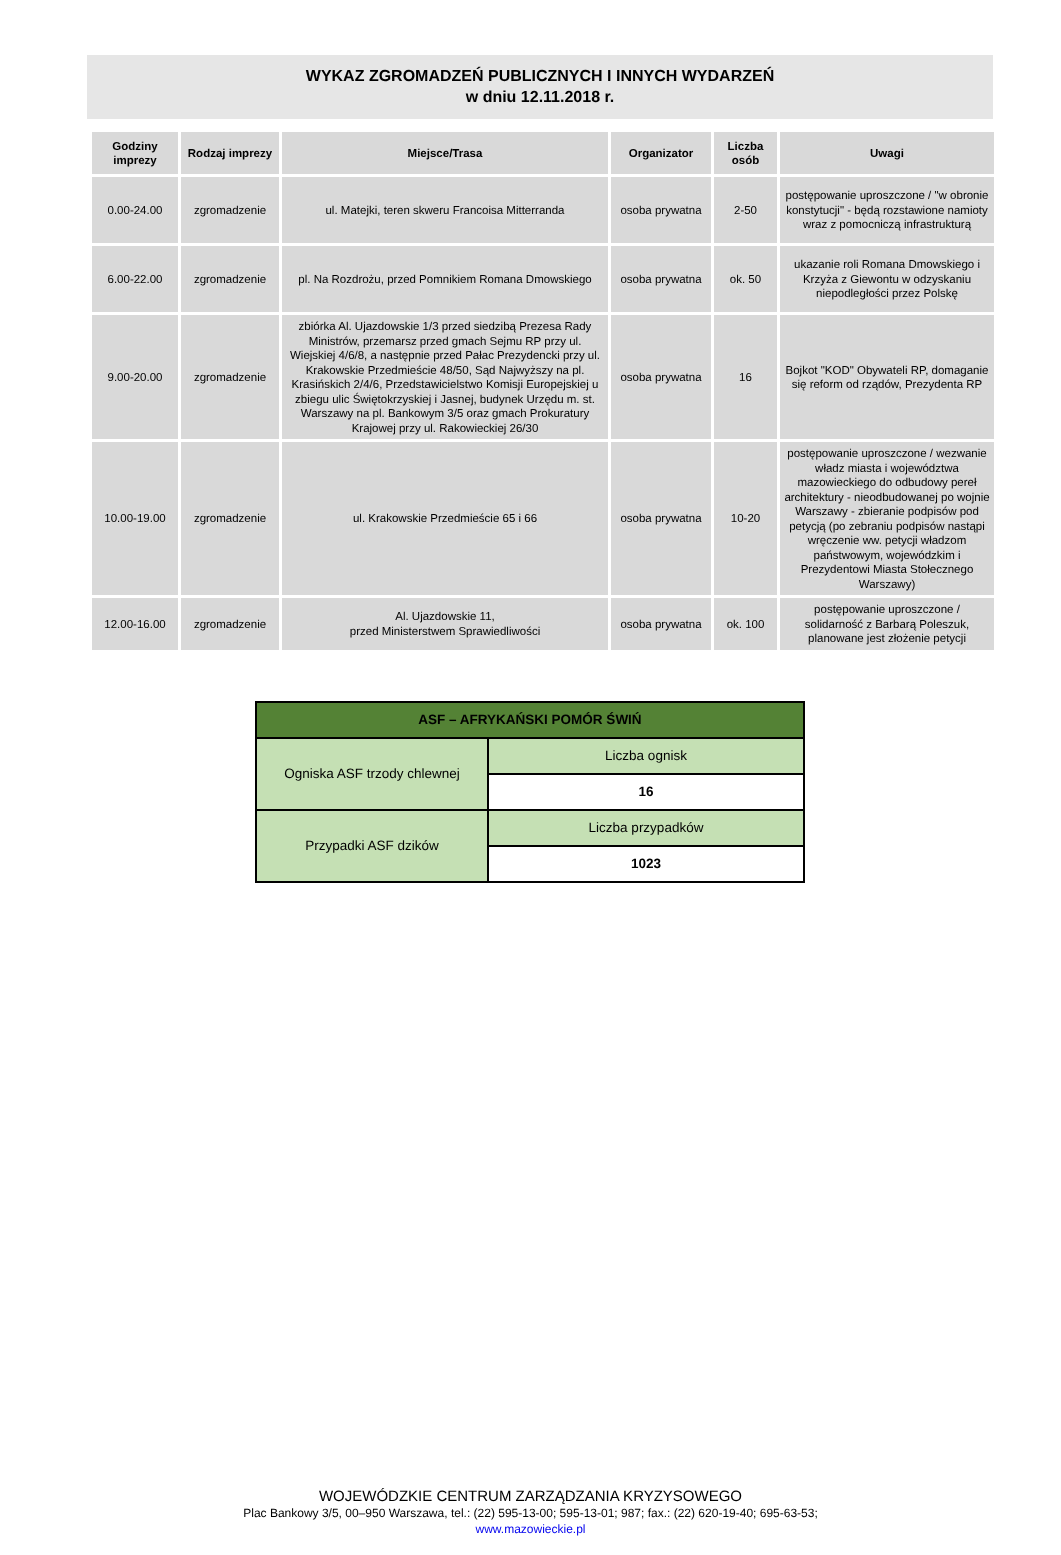WYKAZ ZGROMADZEŃ PUBLICZNYCH I INNYCH WYDARZEŃ
w dniu 12.11.2018 r.
| Godziny imprezy | Rodzaj imprezy | Miejsce/Trasa | Organizator | Liczba osób | Uwagi |
| --- | --- | --- | --- | --- | --- |
| 0.00-24.00 | zgromadzenie | ul. Matejki, teren skweru Francoisa Mitterranda | osoba prywatna | 2-50 | postępowanie uproszczone / "w obronie konstytucji" - będą rozstawione namioty wraz z pomocniczą infrastrukturą |
| 6.00-22.00 | zgromadzenie | pl. Na Rozdrożu, przed Pomnikiem Romana Dmowskiego | osoba prywatna | ok. 50 | ukazanie roli Romana Dmowskiego i Krzyża z Giewontu w odzyskaniu niepodległości przez Polskę |
| 9.00-20.00 | zgromadzenie | zbiórka Al. Ujazdowskie 1/3 przed siedzibą Prezesa Rady Ministrów, przemarsz przed gmach Sejmu RP przy ul. Wiejskiej 4/6/8, a następnie przed Pałac Prezydencki przy ul. Krakowskie Przedmieście 48/50, Sąd Najwyższy na pl. Krasińskich 2/4/6, Przedstawicielstwo Komisji Europejskiej u zbiegu ulic Świętokrzyskiej i Jasnej, budynek Urzędu m. st. Warszawy na pl. Bankowym 3/5 oraz gmach Prokuratury Krajowej przy ul. Rakowieckiej 26/30 | osoba prywatna | 16 | Bojkot "KOD" Obywateli RP, domaganie się reform od rządów, Prezydenta RP |
| 10.00-19.00 | zgromadzenie | ul. Krakowskie Przedmieście 65 i 66 | osoba prywatna | 10-20 | postępowanie uproszczone / wezwanie władz miasta i województwa mazowieckiego do odbudowy pereł architektury - nieodbudowanej po wojnie Warszawy - zbieranie podpisów pod petycją (po zebraniu podpisów nastąpi wręczenie ww. petycji władzom państwowym, wojewódzkim i Prezydentowi Miasta Stołecznego Warszawy) |
| 12.00-16.00 | zgromadzenie | Al. Ujazdowskie 11, przed Ministerstwem Sprawiedliwości | osoba prywatna | ok. 100 | postępowanie uproszczone / solidarność z Barbarą Poleszuk, planowane jest złożenie petycji |
| ASF – AFRYKAŃSKI POMÓR ŚWIŃ | |
| --- | --- |
| Ogniska ASF trzody chlewnej | Liczba ognisk |
| | 16 |
| Przypadki ASF dzików | Liczba przypadków |
| | 1023 |
WOJEWÓDZKIE CENTRUM ZARZĄDZANIA KRYZYSOWEGO
Plac Bankowy 3/5, 00–950 Warszawa, tel.: (22) 595-13-00; 595-13-01; 987; fax.: (22) 620-19-40; 695-63-53;
www.mazowieckie.pl